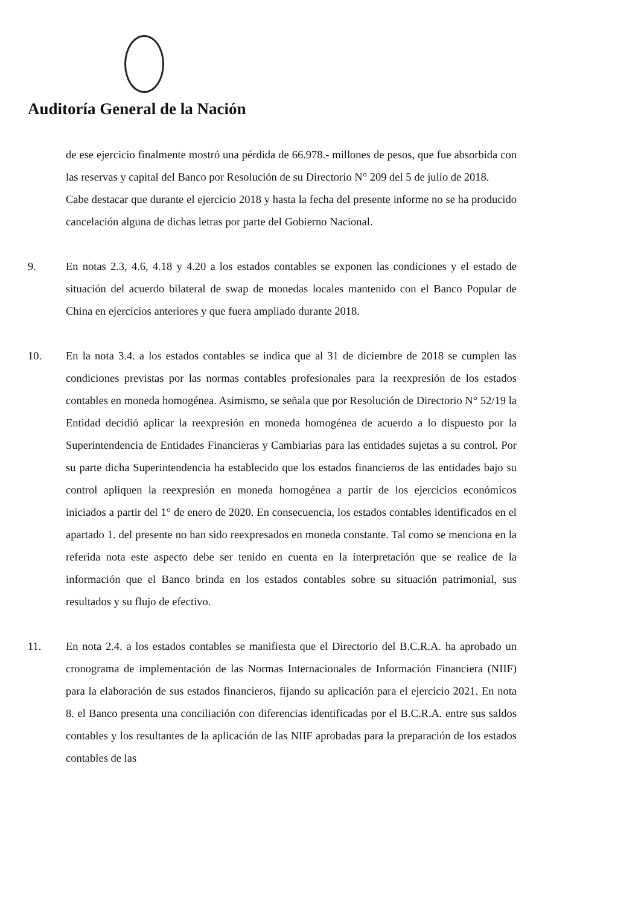Auditoría General de la Nación
de ese ejercicio finalmente mostró una pérdida de 66.978.- millones de pesos, que fue absorbida con las reservas y capital del Banco por Resolución de su Directorio N° 209 del 5 de julio de 2018.
Cabe destacar que durante el ejercicio 2018 y hasta la fecha del presente informe no se ha producido cancelación alguna de dichas letras por parte del Gobierno Nacional.
9. En notas 2.3, 4.6, 4.18 y 4.20 a los estados contables se exponen las condiciones y el estado de situación del acuerdo bilateral de swap de monedas locales mantenido con el Banco Popular de China en ejercicios anteriores y que fuera ampliado durante 2018.
10. En la nota 3.4. a los estados contables se indica que al 31 de diciembre de 2018 se cumplen las condiciones previstas por las normas contables profesionales para la reexpresión de los estados contables en moneda homogénea. Asimismo, se señala que por Resolución de Directorio N° 52/19 la Entidad decidió aplicar la reexpresión en moneda homogénea de acuerdo a lo dispuesto por la Superintendencia de Entidades Financieras y Cambiarias para las entidades sujetas a su control. Por su parte dicha Superintendencia ha establecido que los estados financieros de las entidades bajo su control apliquen la reexpresión en moneda homogénea a partir de los ejercicios económicos iniciados a partir del 1° de enero de 2020. En consecuencia, los estados contables identificados en el apartado 1. del presente no han sido reexpresados en moneda constante. Tal como se menciona en la referida nota este aspecto debe ser tenido en cuenta en la interpretación que se realice de la información que el Banco brinda en los estados contables sobre su situación patrimonial, sus resultados y su flujo de efectivo.
11. En nota 2.4. a los estados contables se manifiesta que el Directorio del B.C.R.A. ha aprobado un cronograma de implementación de las Normas Internacionales de Información Financiera (NIIF) para la elaboración de sus estados financieros, fijando su aplicación para el ejercicio 2021. En nota 8. el Banco presenta una conciliación con diferencias identificadas por el B.C.R.A. entre sus saldos contables y los resultantes de la aplicación de las NIIF aprobadas para la preparación de los estados contables de las